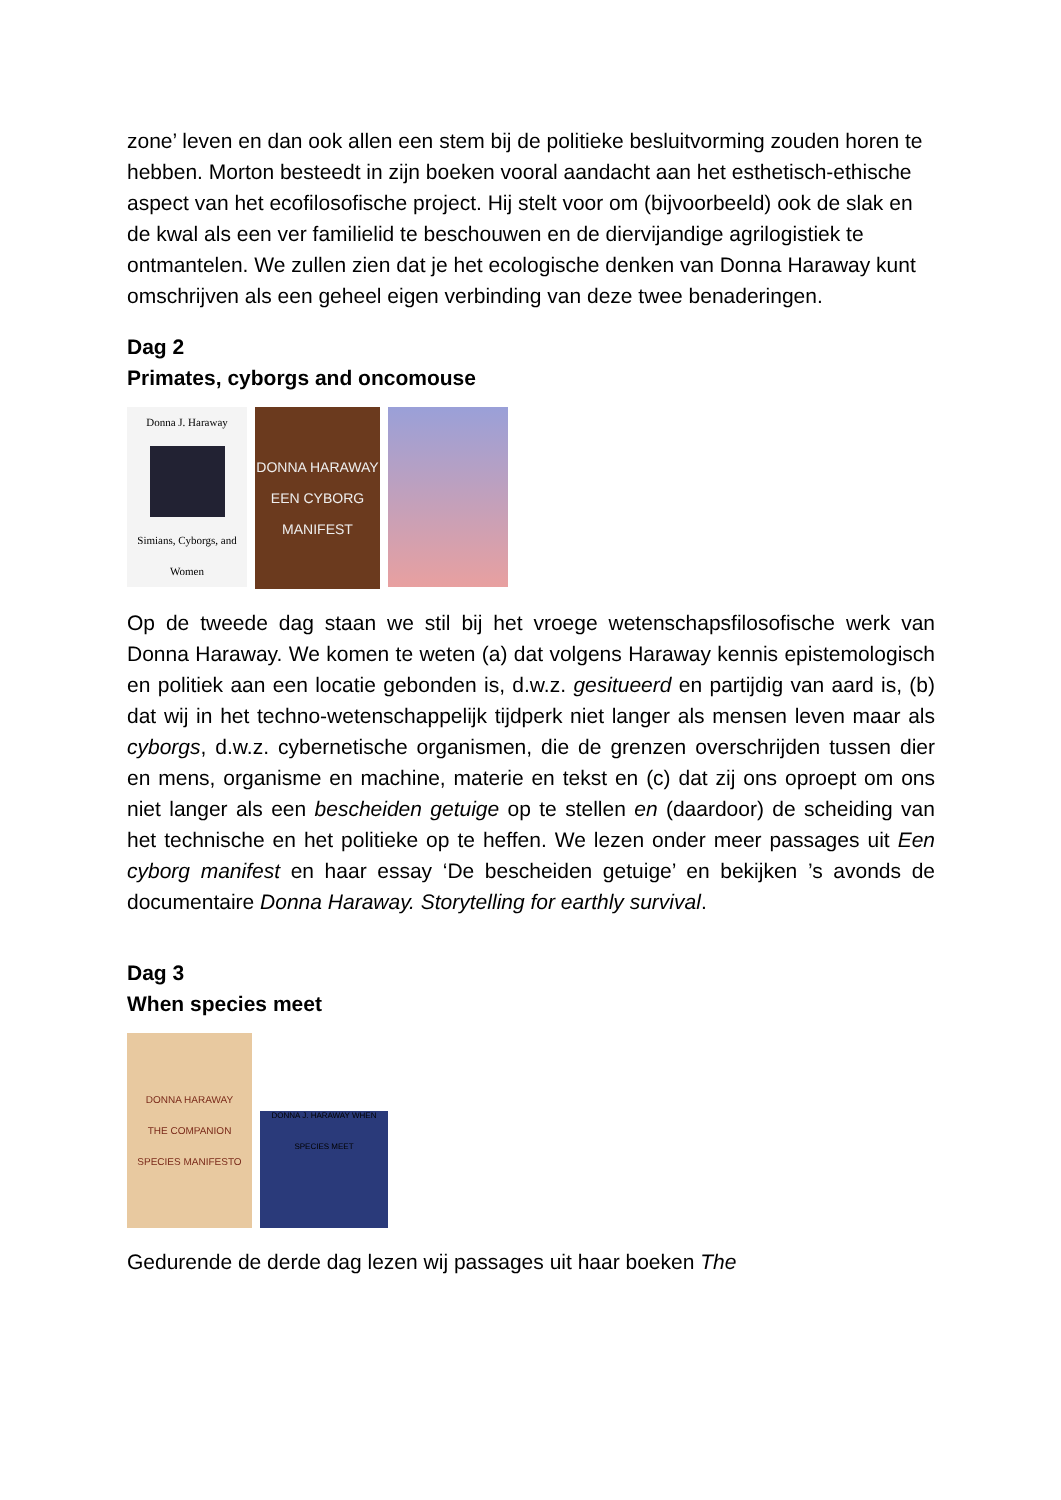zone’ leven en dan ook allen een stem bij de politieke besluitvorming zouden horen te hebben. Morton besteedt in zijn boeken vooral aandacht aan het esthetisch-ethische aspect van het ecofilosofische project. Hij stelt voor om (bijvoorbeeld) ook de slak en de kwal als een ver familielid te beschouwen en de diervijandige agrilogistiek te ontmantelen. We zullen zien dat je het ecologische denken van Donna Haraway kunt omschrijven als een geheel eigen verbinding van deze twee benaderingen.
Dag 2
Primates, cyborgs and oncomouse
Donna J. Haraway
Simians, Cyborgs, and Women
DONNA HARAWAY
EEN CYBORG MANIFEST
Op de tweede dag staan we stil bij het vroege wetenschapsfilosofische werk van Donna Haraway. We komen te weten (a) dat volgens Haraway kennis epistemologisch en politiek aan een locatie gebonden is, d.w.z. gesitueerd en partijdig van aard is, (b) dat wij in het techno-wetenschappelijk tijdperk niet langer als mensen leven maar als cyborgs, d.w.z. cybernetische organismen, die de grenzen overschrijden tussen dier en mens, organisme en machine, materie en tekst en (c) dat zij ons oproept om ons niet langer als een bescheiden getuige op te stellen en (daardoor) de scheiding van het technische en het politieke op te heffen. We lezen onder meer passages uit Een cyborg manifest en haar essay ‘De bescheiden getuige’ en bekijken ’s avonds de documentaire Donna Haraway. Storytelling for earthly survival.
Dag 3
When species meet
DONNA HARAWAY
THE COMPANION SPECIES MANIFESTO
DONNA J. HARAWAY WHEN SPECIES MEET
Gedurende de derde dag lezen wij passages uit haar boeken The